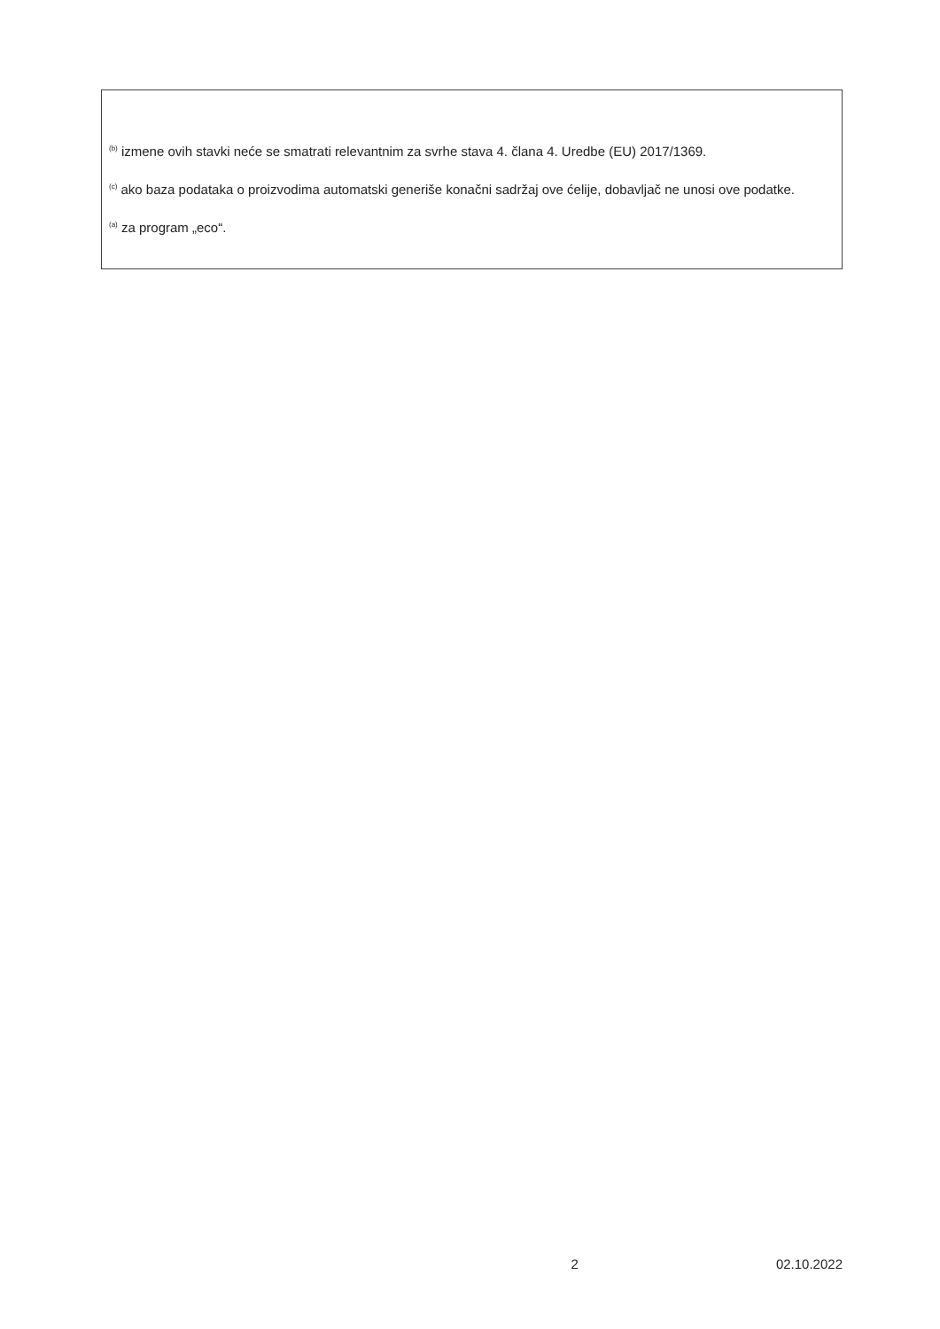<sup>(b)</sup> izmene ovih stavki neće se smatrati relevantnim za svrhe stava 4. člana 4. Uredbe (EU) 2017/1369.
<sup>(c)</sup> ako baza podataka o proizvodima automatski generiše konačni sadržaj ove ćelije, dobavljač ne unosi ove podatke.
<sup>(a)</sup> za program „eco“.
x 2 02.10.2022